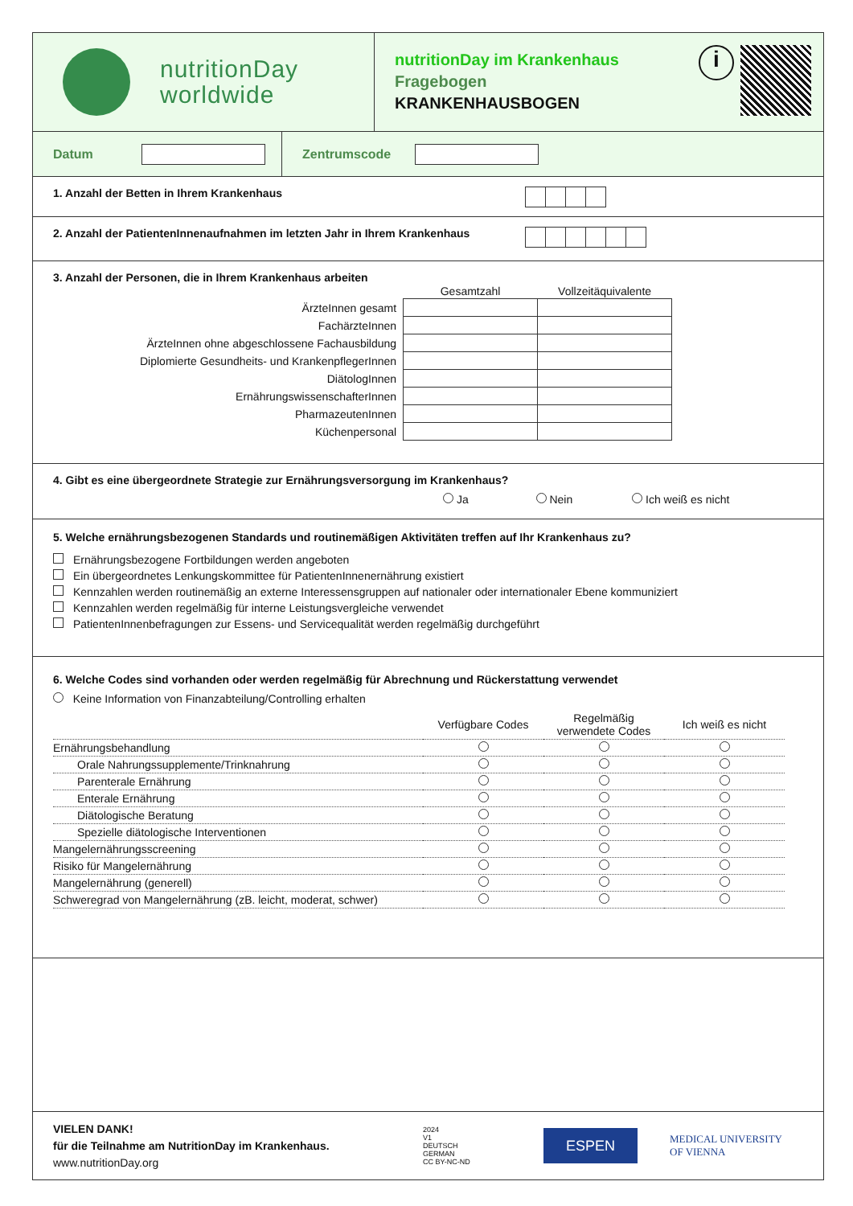nutritionDay
worldwide
nutritionDay im Krankenhaus
Fragebogen
KRANKENHAUSBOGEN
i
Datum Zentrumscode
1. Anzahl der Betten in Ihrem Krankenhaus
2. Anzahl der PatientenInnenaufnahmen im letzten Jahr in Ihrem Krankenhaus
3. Anzahl der Personen, die in Ihrem Krankenhaus arbeiten
| | Gesamtzahl | Vollzeitäquivalente |
| ÄrzteInnen gesamt | | |
| FachärzteInnen | | |
| ÄrzteInnen ohne abgeschlossene Fachausbildung | | |
| Diplomierte Gesundheits- und KrankenpflegerInnen | | |
| DiätologInnen | | |
| ErnährungswissenschafterInnen | | |
| PharmazeutenInnen | | |
| Küchenpersonal | | |
4. Gibt es eine übergeordnete Strategie zur Ernährungsversorgung im Krankenhaus?
Ja Nein Ich weiß es nicht
5. Welche ernährungsbezogenen Standards und routinemäßigen Aktivitäten treffen auf Ihr Krankenhaus zu?
Ernährungsbezogene Fortbildungen werden angeboten
Ein übergeordnetes Lenkungskommittee für PatientenInnenernährung existiert
Kennzahlen werden routinemäßig an externe Interessensgruppen auf nationaler oder internationaler Ebene kommuniziert
Kennzahlen werden regelmäßig für interne Leistungsvergleiche verwendet
PatientenInnenbefragungen zur Essens- und Servicequalität werden regelmäßig durchgeführt
6. Welche Codes sind vorhanden oder werden regelmäßig für Abrechnung und Rückerstattung verwendet
Keine Information von Finanzabteilung/Controlling erhalten
| | Verfügbare Codes | Regelmäßig verwendete Codes | Ich weiß es nicht |
| Ernährungsbehandlung | | | |
| Orale Nahrungssupplemente/Trinknahrung | | | |
| Parenterale Ernährung | | | |
| Enterale Ernährung | | | |
| Diätologische Beratung | | | |
| Spezielle diätologische Interventionen | | | |
| Mangelernährungsscreening | | | |
| Risiko für Mangelernährung | | | |
| Mangelernährung (generell) | | | |
| Schweregrad von Mangelernährung (zB. leicht, moderat, schwer) | | | |
VIELEN DANK!
für die Teilnahme am NutritionDay im Krankenhaus.
www.nutritionDay.org
2024
V1
DEUTSCH
GERMAN
CC BY-NC-ND
ESPEN
MEDICAL UNIVERSITY
OF VIENNA